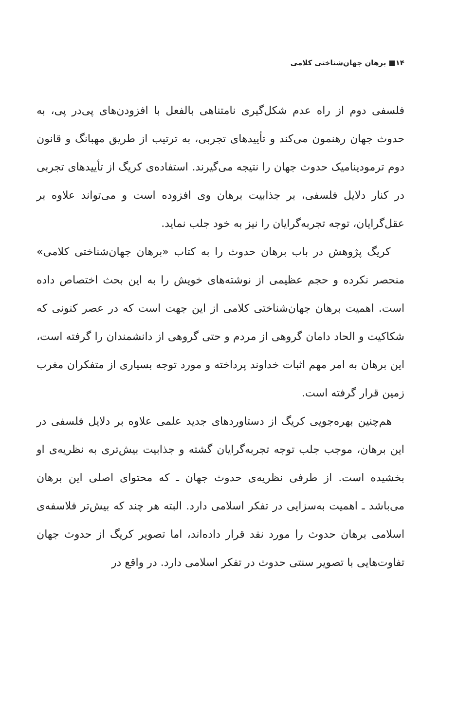۱۴■ برهان جهان‌شناختی کلامی
فلسفی دوم از راه عدم شکل‌گیری نامتناهی بالفعل با افزودن‌های پی‌در پی، به حدوث جهان رهنمون می‌کند و تأییدهای تجربی، به ترتیب از طریق مهبانگ و قانون دوم ترمودینامیک حدوث جهان را نتیجه می‌گیرند. استفاده‌ی کریگ از تأییدهای تجربی در کنار دلایل فلسفی، بر جذابیت برهان وی افزوده است و می‌تواند علاوه بر عقل‌گرایان، توجه تجربه‌گرایان را نیز به خود جلب نماید.
کریگ پژوهش در باب برهان حدوث را به کتاب «برهان جهان‌شناختی کلامی» منحصر نکرده و حجم عظیمی از نوشته‌های خویش را به این بحث اختصاص داده است. اهمیت برهان جهان‌شناختی کلامی از این جهت است که در عصر کنونی که شکاکیت و الحاد دامان گروهی از مردم و حتی گروهی از دانشمندان را گرفته است، این برهان به امر مهم اثبات خداوند پرداخته و مورد توجه بسیاری از متفکران مغرب زمین قرار گرفته است.
هم‌چنین بهره‌جویی کریگ از دستاوردهای جدید علمی علاوه بر دلایل فلسفی در این برهان، موجب جلب توجه تجربه‌گرایان گشته و جذابیت بیش‌تری به نظریه‌ی او بخشیده است. از طرفی نظریه‌ی حدوث جهان ـ که محتوای اصلی این برهان می‌باشد ـ اهمیت به‌سزایی در تفکر اسلامی دارد. البته هر چند که بیش‌تر فلاسفه‌ی اسلامی برهان حدوث را مورد نقد قرار داده‌اند، اما تصویر کریگ از حدوث جهان تفاوت‌هایی با تصویر سنتی حدوث در تفکر اسلامی دارد. در واقع در